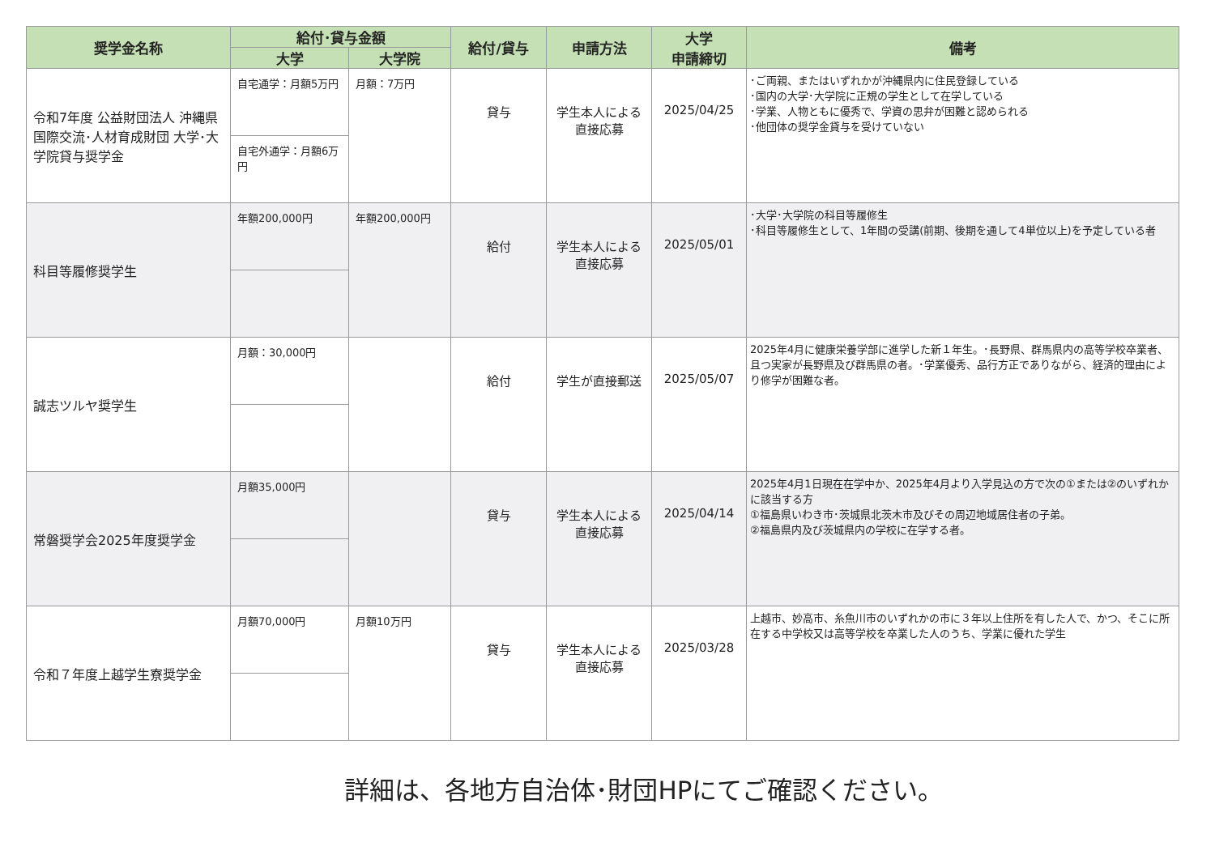| 奨学金名称 | 給付･貸与金額 | | 給付/貸与 | 申請方法 | 大学 申請締切 | 備考 |
| --- | --- | --- | --- | --- | --- | --- |
| | 大学 | 大学院 | | | | |
| 令和7年度 公益財団法人 沖縄県国際交流･人材育成財団 大学･大学院貸与奨学金 | 自宅通学：月額5万円 | 月額：7万円 | 貸与 | 学生本人による直接応募 | 2025/04/25 | ･ご両親、またはいずれかが沖縄県内に住民登録している ･国内の大学･大学院に正規の学生として在学している ･学業、人物ともに優秀で、学資の思弁が困難と認められる ･他団体の奨学金貸与を受けていない |
| | 自宅外通学：月額6万円 | | | | | |
| 科目等履修奨学生 | 年額200,000円 | 年額200,000円 | 給付 | 学生本人による直接応募 | 2025/05/01 | ･大学･大学院の科目等履修生 ･科目等履修生として、1年間の受講(前期、後期を通して4単位以上)を予定している者 |
| 誠志ツルヤ奨学生 | 月額：30,000円 | | 給付 | 学生が直接郵送 | 2025/05/07 | 2025年4月に健康栄養学部に進学した新１年生。･長野県、群馬県内の高等学校卒業者、且つ実家が長野県及び群馬県の者。･学業優秀、品行方正でありながら、経済的理由により修学が困難な者。 |
| 常磐奨学会2025年度奨学金 | 月額35,000円 | | 貸与 | 学生本人による直接応募 | 2025/04/14 | 2025年4月1日現在在学中か、2025年4月より入学見込の方で次の①または②のいずれかに該当する方 ①福島県いわき市･茨城県北茨木市及びその周辺地域居住者の子弟。 ②福島県内及び茨城県内の学校に在学する者。 |
| 令和７年度上越学生寮奨学金 | 月額70,000円 | 月額10万円 | 貸与 | 学生本人による直接応募 | 2025/03/28 | 上越市、妙高市、糸魚川市のいずれかの市に３年以上住所を有した人で、かつ、そこに所在する中学校又は高等学校を卒業した人のうち、学業に優れた学生 |
詳細は、各地方自治体･財団HPにてご確認ください。